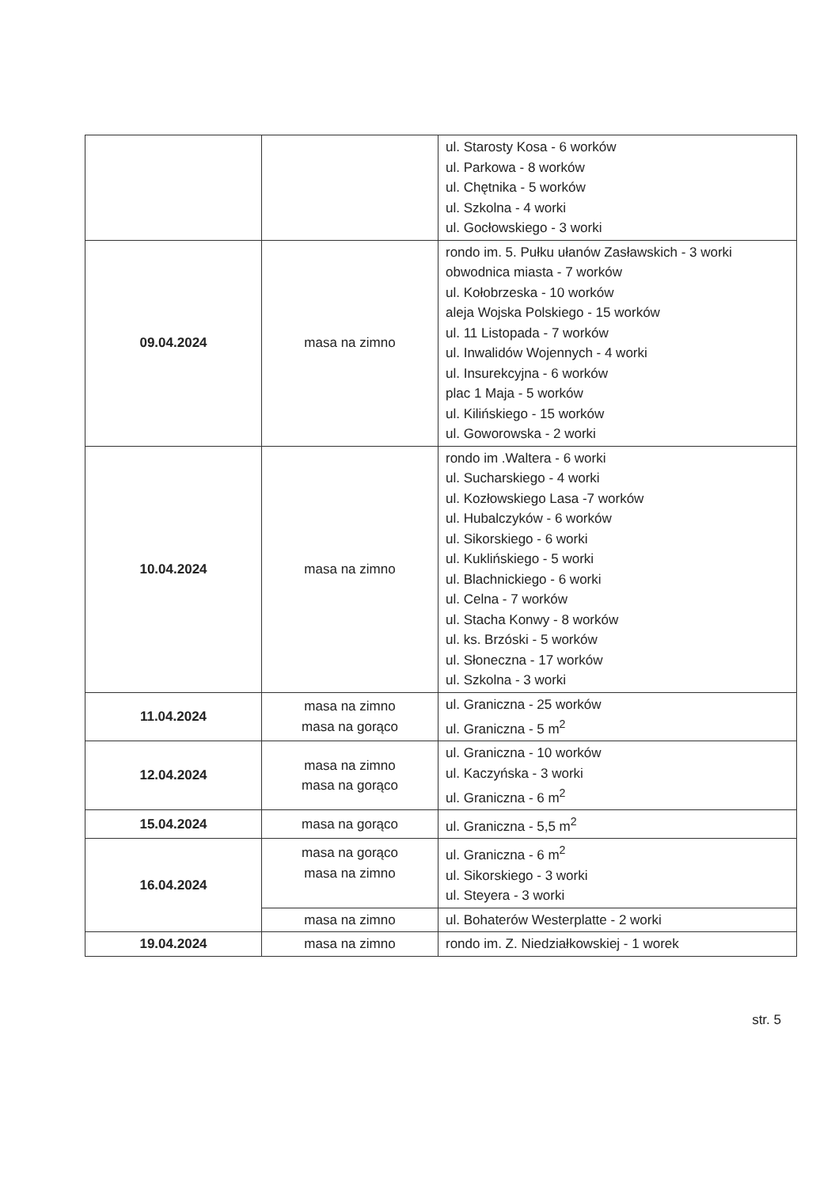| | | ul. Starosty Kosa - 6 worków ul. Parkowa - 8 worków ul. Chętnika - 5 worków ul. Szkolna - 4 worki ul. Gocłowskiego - 3 worki |
| 09.04.2024 | masa na zimno | rondo im. 5. Pułku ułanów Zasławskich - 3 worki obwodnica miasta - 7 worków ul. Kołobrzeska - 10 worków aleja Wojska Polskiego - 15 worków ul. 11 Listopada - 7 worków ul. Inwalidów Wojennych - 4 worki ul. Insurekcyjna - 6 worków plac 1 Maja - 5 worków ul. Kilińskiego - 15 worków ul. Goworowska - 2 worki |
| 10.04.2024 | masa na zimno | rondo im .Waltera - 6 worki ul. Sucharskiego - 4 worki ul. Kozłowskiego Lasa -7 worków ul. Hubalczyków - 6 worków ul. Sikorskiego - 6 worki ul. Kuklińskiego - 5 worki ul. Blachnickiego - 6 worki ul. Celna - 7 worków ul. Stacha Konwy - 8 worków ul. ks. Brzóski - 5 worków ul. Słoneczna - 17 worków ul. Szkolna - 3 worki |
| 11.04.2024 | masa na zimno masa na gorąco | ul. Graniczna - 25 worków ul. Graniczna - 5 m<sup>2</sup> |
| 12.04.2024 | masa na zimno masa na gorąco | ul. Graniczna - 10 worków ul. Kaczyńska - 3 worki ul. Graniczna - 6 m<sup>2</sup> |
| 15.04.2024 | masa na gorąco | ul. Graniczna - 5,5 m<sup>2</sup> |
| 16.04.2024 | masa na gorąco masa na zimno | ul. Graniczna - 6 m<sup>2</sup> ul. Sikorskiego - 3 worki ul. Steyera - 3 worki |
| | masa na zimno | ul. Bohaterów Westerplatte - 2 worki |
| 19.04.2024 | masa na zimno | rondo im. Z. Niedziałkowskiej - 1 worek |
str. 5